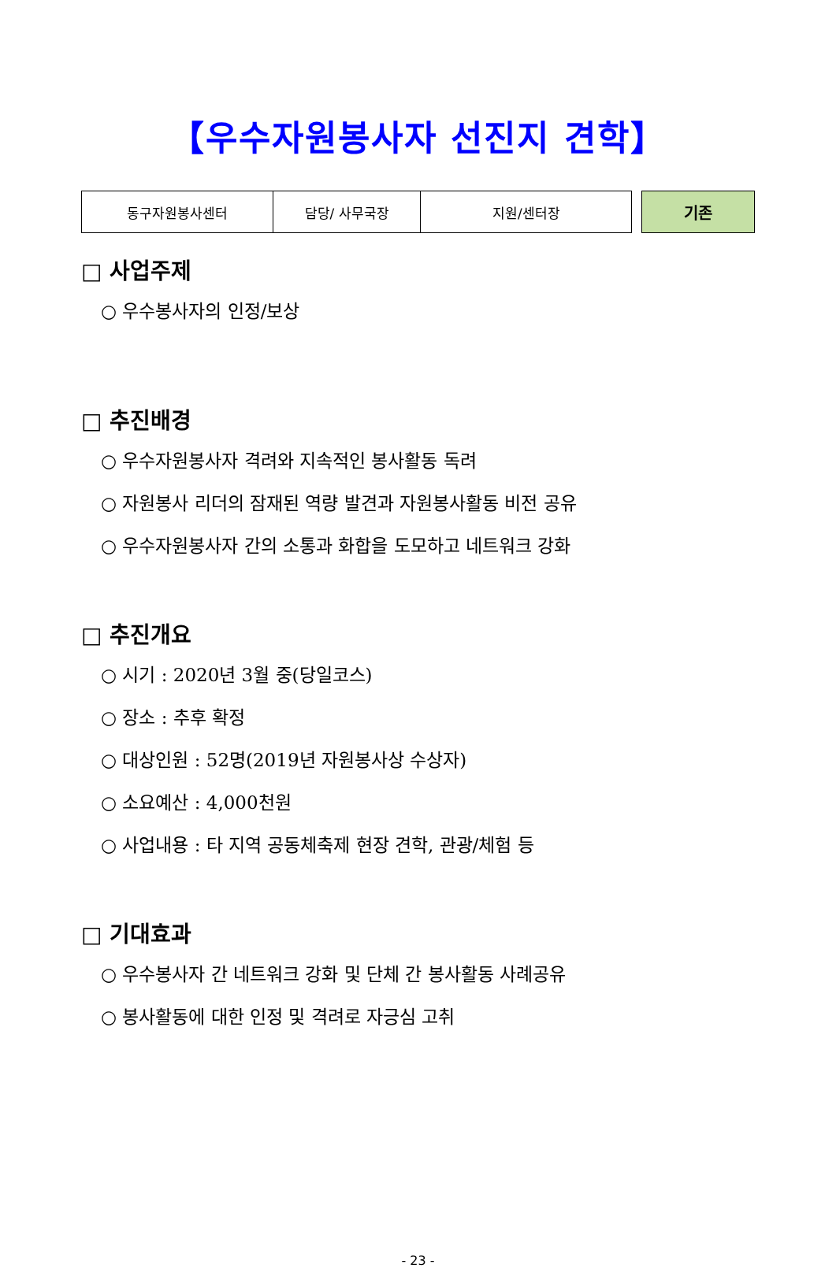【우수자원봉사자 선진지 견학】
| 동구자원봉사센터 | 담당/ 사무국장 | 지원/센터장 |
기존
□ 사업주제
○ 우수봉사자의 인정/보상
□ 추진배경
○ 우수자원봉사자 격려와 지속적인 봉사활동 독려
○ 자원봉사 리더의 잠재된 역량 발견과 자원봉사활동 비전 공유
○ 우수자원봉사자 간의 소통과 화합을 도모하고 네트워크 강화
□ 추진개요
○ 시기 : 2020년 3월 중(당일코스)
○ 장소 : 추후 확정
○ 대상인원 : 52명(2019년 자원봉사상 수상자)
○ 소요예산 : 4,000천원
○ 사업내용 : 타 지역 공동체축제 현장 견학, 관광/체험 등
□ 기대효과
○ 우수봉사자 간 네트워크 강화 및 단체 간 봉사활동 사례공유
○ 봉사활동에 대한 인정 및 격려로 자긍심 고취
- 23 -